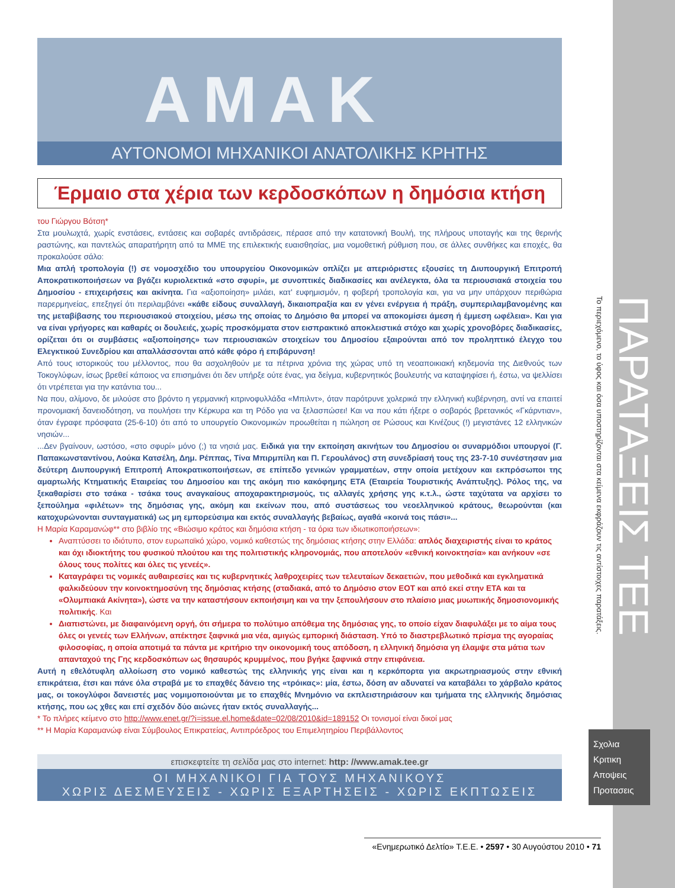ΠΑΡΑΤΑΞΕΙΣ ΤΕΕ
Το περιεχόμενο, το ύφος και όσα υποστηρίζονται στα κείμενα εκφράζουν τις αντίστοιχες παρατάξεις.
Σχολια
Κριτικη
Αποψεις
Προτασεις
AMAK
ΑΥΤΟΝΟΜΟΙ ΜΗΧΑΝΙΚΟΙ ΑΝΑΤΟΛΙΚΗΣ ΚΡΗΤΗΣ
Έρμαιο στα χέρια των κερδοσκόπων η δημόσια κτήση
του Γιώργου Βότση*
Στα μουλωχτά, χωρίς ενστάσεις, εντάσεις και σοβαρές αντιδράσεις, πέρασε από την κατατονική Βουλή, της πλήρους υποταγής και της θερινής ραστώνης, και παντελώς απαρατήρητη από τα ΜΜΕ της επιλεκτικής ευαισθησίας, μια νομοθετική ρύθμιση που, σε άλλες συνθήκες και εποχές, θα προκαλούσε σάλο:
Μια απλή τροπολογία (!) σε νομοσχέδιο του υπουργείου Οικονομικών οπλίζει με απεριόριστες εξουσίες τη Διυπουργική Επιτροπή Αποκρατικοποιήσεων να βγάζει κυριολεκτικά «στο σφυρί», με συνοπτικές διαδικασίες και ανέλεγκτα, όλα τα περιουσιακά στοιχεία του Δημοσίου - επιχειρήσεις και ακίνητα. Για «αξιοποίηση» μιλάει, κατ' ευφημισμόν, η φοβερή τροπολογία και, για να μην υπάρχουν περιθώρια παρερμηνείας, επεξηγεί ότι περιλαμβάνει «κάθε είδους συναλλαγή, δικαιοπραξία και εν γένει ενέργεια ή πράξη, συμπεριλαμβανομένης και της μεταβίβασης του περιουσιακού στοιχείου, μέσω της οποίας το Δημόσιο θα μπορεί να αποκομίσει άμεση ή έμμεση ωφέλεια». Και για να είναι γρήγορες και καθαρές οι δουλειές, χωρίς προσκόμματα στον εισπρακτικό αποκλειστικά στόχο και χωρίς χρονοβόρες διαδικασίες, ορίζεται ότι οι συμβάσεις «αξιοποίησης» των περιουσιακών στοιχείων του Δημοσίου εξαιρούνται από τον προληπτικό έλεγχο του Ελεγκτικού Συνεδρίου και απαλλάσσονται από κάθε φόρο ή επιβάρυνση!
Από τους ιστορικούς του μέλλοντος, που θα ασχοληθούν με τα πέτρινα χρόνια της χώρας υπό τη νεοαποικιακή κηδεμονία της Διεθνούς των Τοκογλύφων, ίσως βρεθεί κάποιος να επισημάνει ότι δεν υπήρξε ούτε ένας, για δείγμα, κυβερνητικός βουλευτής να καταψηφίσει ή, έστω, να ψελλίσει ότι ντρέπεται για την κατάντια του...
Να που, αλίμονο, δε μιλούσε στο βρόντο η γερμανική κιτρινοφυλλάδα «Μπιλντ», όταν παρότρυνε χολερικά την ελληνική κυβέρνηση, αντί να επαιτεί προνομιακή δανειοδότηση, να πουλήσει την Κέρκυρα και τη Ρόδο για να ξελασπώσει! Και να που κάτι ήξερε ο σοβαρός βρετανικός «Γκάρντιαν», όταν έγραφε πρόσφατα (25-6-10) ότι από το υπουργείο Οικονομικών προωθείται η πώληση σε Ρώσους και Κινέζους (!) μεγιστάνες 12 ελληνικών νησιών...
...Δεν βγαίνουν, ωστόσο, «στο σφυρί» μόνο (;) τα νησιά μας. Ειδικά για την εκποίηση ακινήτων του Δημοσίου οι συναρμόδιοι υπουργοί (Γ. Παπακωνσταντίνου, Λούκα Κατσέλη, Δημ. Ρέππας, Τίνα Μπιρμπίλη και Π. Γερουλάνος) στη συνεδρίασή τους της 23-7-10 συνέστησαν μια δεύτερη Διυπουργική Επιτροπή Αποκρατικοποιήσεων, σε επίπεδο γενικών γραμματέων, στην οποία μετέχουν και εκπρόσωποι της αμαρτωλής Κτηματικής Εταιρείας του Δημοσίου και της ακόμη πιο κακόφημης ΕΤΑ (Εταιρεία Τουριστικής Ανάπτυξης). Ρόλος της, να ξεκαθαρίσει στο τσάκα - τσάκα τους αναγκαίους αποχαρακτηρισμούς, τις αλλαγές χρήσης γης κ.τ.λ., ώστε ταχύτατα να αρχίσει το ξεπούλημα «φιλέτων» της δημόσιας γης, ακόμη και εκείνων που, από συστάσεως του νεοελληνικού κράτους, θεωρούνται (και κατοχυρώνονται συνταγματικά) ως μη εμπορεύσιμα και εκτός συναλλαγής βεβαίως, αγαθά «κοινά τοις πάσι»...
Η Μαρία Καραμανώφ** στο βιβλίο της «Βιώσιμο κράτος και δημόσια κτήση - τα όρια των ιδιωτικοποιήσεων»:
Αναπτύσσει το ιδιότυπο, στον ευρωπαϊκό χώρο, νομικό καθεστώς της δημόσιας κτήσης στην Ελλάδα: απλός διαχειριστής είναι το κράτος και όχι ιδιοκτήτης του φυσικού πλούτου και της πολιτιστικής κληρονομιάς, που αποτελούν «εθνική κοινοκτησία» και ανήκουν «σε όλους τους πολίτες και όλες τις γενεές».
Καταγράφει τις νομικές αυθαιρεσίες και τις κυβερνητικές λαθροχειρίες των τελευταίων δεκαετιών, που μεθοδικά και εγκληματικά φαλκιδεύουν την κοινοκτημοσύνη της δημόσιας κτήσης (σταδιακά, από το Δημόσιο στον ΕΟΤ και από εκεί στην ΕΤΑ και τα «Ολυμπιακά Ακίνητα»), ώστε να την καταστήσουν εκποιήσιμη και να την ξεπουλήσουν στο πλαίσιο μιας μυωπικής δημοσιονομικής πολιτικής. Και
Διαπιστώνει, με διαφαινόμενη οργή, ότι σήμερα το πολύτιμο απόθεμα της δημόσιας γης, το οποίο είχαν διαφυλάξει με το αίμα τους όλες οι γενεές των Ελλήνων, απέκτησε ξαφνικά μια νέα, αμιγώς εμπορική διάσταση. Υπό το διαστρεβλωτικό πρίσμα της αγοραίας φιλοσοφίας, η οποία αποτιμά τα πάντα με κριτήριο την οικονομική τους απόδοση, η ελληνική δημόσια γη έλαμψε στα μάτια των απανταχού της Γης κερδοσκόπων ως θησαυρός κρυμμένος, που βγήκε ξαφνικά στην επιφάνεια.
Αυτή η εθελότυφλη αλλοίωση στο νομικό καθεστώς της ελληνικής γης είναι και η κερκόπορτα για ακρωτηριασμούς στην εθνική επικράτεια, έτσι και πάνε όλα στραβά με το επαχθές δάνειο της «τρόικας»: μία, έστω, δόση αν αδυνατεί να καταβάλει το χάρβαλο κράτος μας, οι τοκογλύφοι δανειστές μας νομιμοποιούνται με το επαχθές Μνημόνιο να εκπλειστηριάσουν και τμήματα της ελληνικής δημόσιας κτήσης, που ως χθες και επί σχεδόν δύο αιώνες ήταν εκτός συναλλαγής...
* Το πλήρες κείμενο στο http://www.enet.gr/?i=issue.el.home&date=02/08/2010&id=189152 Οι τονισμοί είναι δικοί μας
** Η Μαρία Καραμανώφ είναι Σύμβουλος Επικρατείας, Αντιπρόεδρος του Επιμελητηρίου Περιβάλλοντος
επισκεφτείτε τη σελίδα μας στο internet: http: //www.amak.tee.gr
ΟΙ ΜΗΧΑΝΙΚΟΙ ΓΙΑ ΤΟΥΣ ΜΗΧΑΝΙΚΟΥΣ
ΧΩΡΙΣ ΔΕΣΜΕΥΣΕΙΣ - ΧΩΡΙΣ ΕΞΑΡΤΗΣΕΙΣ - ΧΩΡΙΣ ΕΚΠΤΩΣΕΙΣ
«Ενημερωτικό Δελτίο» Τ.Ε.Ε. • 2597 • 30 Αυγούστου 2010 • 71